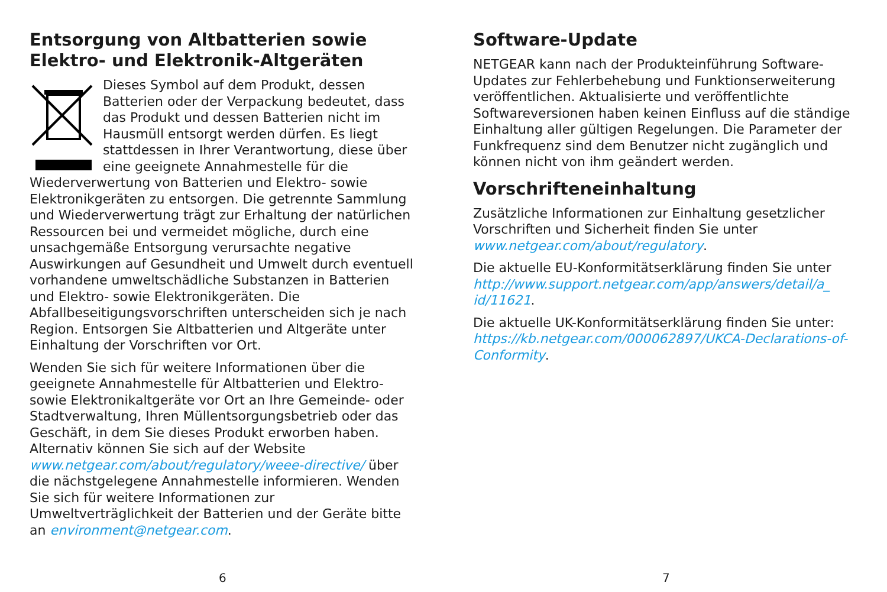Entsorgung von Altbatterien sowie Elektro- und Elektronik-Altgeräten
Dieses Symbol auf dem Produkt, dessen Batterien oder der Verpackung bedeutet, dass das Produkt und dessen Batterien nicht im Hausmüll entsorgt werden dürfen. Es liegt stattdessen in Ihrer Verantwortung, diese über eine geeignete Annahmestelle für die Wiederverwertung von Batterien und Elektro- sowie Elektronikgeräten zu entsorgen. Die getrennte Sammlung und Wiederverwertung trägt zur Erhaltung der natürlichen Ressourcen bei und vermeidet mögliche, durch eine unsachgemäße Entsorgung verursachte negative Auswirkungen auf Gesundheit und Umwelt durch eventuell vorhandene umweltschädliche Substanzen in Batterien und Elektro- sowie Elektronikgeräten. Die Abfallbeseitigungsvorschriften unterscheiden sich je nach Region. Entsorgen Sie Altbatterien und Altgeräte unter Einhaltung der Vorschriften vor Ort.
Wenden Sie sich für weitere Informationen über die geeignete Annahmestelle für Altbatterien und Elektro- sowie Elektronikaltgeräte vor Ort an Ihre Gemeinde- oder Stadtverwaltung, Ihren Müllentsorgungsbetrieb oder das Geschäft, in dem Sie dieses Produkt erworben haben. Alternativ können Sie sich auf der Website www.netgear.com/about/regulatory/weee-directive/ über die nächstgelegene Annahmestelle informieren. Wenden Sie sich für weitere Informationen zur Umweltverträglichkeit der Batterien und der Geräte bitte an environment@netgear.com.
6
Software-Update
NETGEAR kann nach der Produkteinführung Software-Updates zur Fehlerbehebung und Funktionserweiterung veröffentlichen. Aktualisierte und veröffentlichte Softwareversionen haben keinen Einfluss auf die ständige Einhaltung aller gültigen Regelungen. Die Parameter der Funkfrequenz sind dem Benutzer nicht zugänglich und können nicht von ihm geändert werden.
Vorschrifteneinhaltung
Zusätzliche Informationen zur Einhaltung gesetzlicher Vorschriften und Sicherheit finden Sie unter www.netgear.com/about/regulatory.
Die aktuelle EU-Konformitätserklärung finden Sie unter http://www.support.netgear.com/app/answers/detail/a_ id/11621.
Die aktuelle UK-Konformitätserklärung finden Sie unter: https://kb.netgear.com/000062897/UKCA-Declarations-of-Conformity.
7